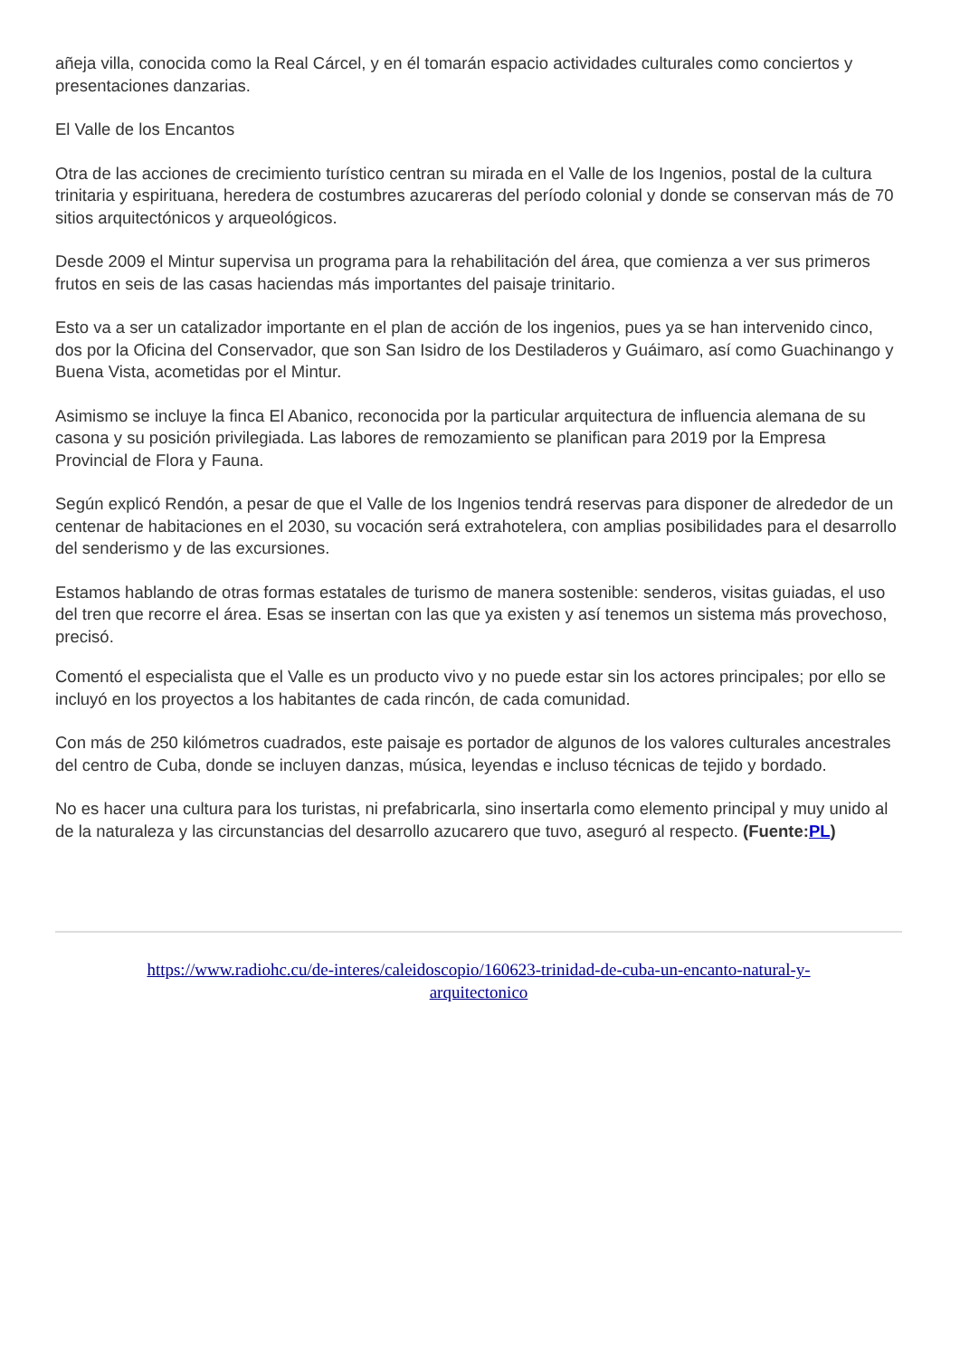añeja villa, conocida como la Real Cárcel, y en él tomarán espacio actividades culturales como conciertos y presentaciones danzarias.
El Valle de los Encantos
Otra de las acciones de crecimiento turístico centran su mirada en el Valle de los Ingenios, postal de la cultura trinitaria y espirituana, heredera de costumbres azucareras del período colonial y donde se conservan más de 70 sitios arquitectónicos y arqueológicos.
Desde 2009 el Mintur supervisa un programa para la rehabilitación del área, que comienza a ver sus primeros frutos en seis de las casas haciendas más importantes del paisaje trinitario.
Esto va a ser un catalizador importante en el plan de acción de los ingenios, pues ya se han intervenido cinco, dos por la Oficina del Conservador, que son San Isidro de los Destiladeros y Guáimaro, así como Guachinango y Buena Vista, acometidas por el Mintur.
Asimismo se incluye la finca El Abanico, reconocida por la particular arquitectura de influencia alemana de su casona y su posición privilegiada. Las labores de remozamiento se planifican para 2019 por la Empresa Provincial de Flora y Fauna.
Según explicó Rendón, a pesar de que el Valle de los Ingenios tendrá reservas para disponer de alrededor de un centenar de habitaciones en el 2030, su vocación será extrahotelera, con amplias posibilidades para el desarrollo del senderismo y de las excursiones.
Estamos hablando de otras formas estatales de turismo de manera sostenible: senderos, visitas guiadas, el uso del tren que recorre el área. Esas se insertan con las que ya existen y así tenemos un sistema más provechoso, precisó.
Comentó el especialista que el Valle es un producto vivo y no puede estar sin los actores principales; por ello se incluyó en los proyectos a los habitantes de cada rincón, de cada comunidad.
Con más de 250 kilómetros cuadrados, este paisaje es portador de algunos de los valores culturales ancestrales del centro de Cuba, donde se incluyen danzas, música, leyendas e incluso técnicas de tejido y bordado.
No es hacer una cultura para los turistas, ni prefabricarla, sino insertarla como elemento principal y muy unido al de la naturaleza y las circunstancias del desarrollo azucarero que tuvo, aseguró al respecto. (Fuente:PL)
https://www.radiohc.cu/de-interes/caleidoscopio/160623-trinidad-de-cuba-un-encanto-natural-y-arquitectonico